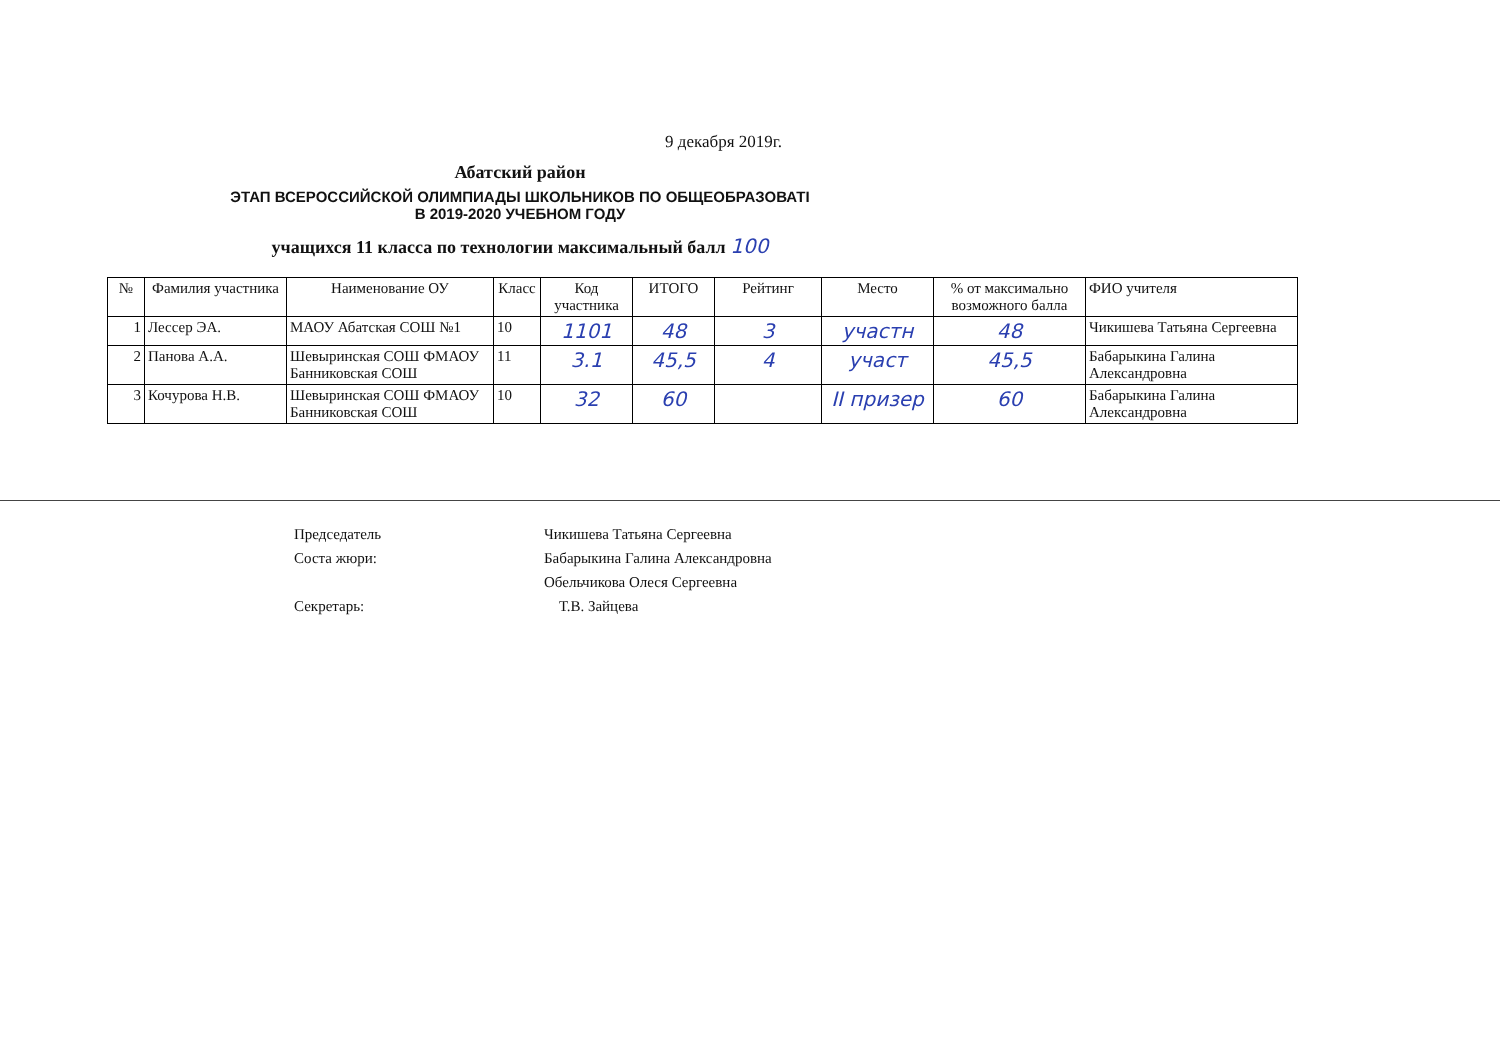9 декабря 2019г.
Абатский район
ЭТАП ВСЕРОССИЙСКОЙ ОЛИМПИАДЫ ШКОЛЬНИКОВ ПО ОБЩЕОБРАЗОВАТІ
В 2019-2020 УЧЕБНОМ ГОДУ
учащихся 11 класса по технологии максимальный балл 100
| № | Фамилия участника | Наименование ОУ | Класс | Код участника | ИТОГО | Рейтинг | Место | % от максимально возможного балла | ФИО учителя |
| --- | --- | --- | --- | --- | --- | --- | --- | --- | --- |
| 1 | Лессер ЭА. | МАОУ Абатская СОШ №1 | 10 | 1101 | 48 | 3 | участн | 48 | Чикишева Татьяна Сергеевна |
| 2 | Панова А.А. | Шевыринская СОШ ФМАОУ Банниковская СОШ | 11 | 3.1 | 45,5 | 4 | участ | 45,5 | Бабарыкина Галина Александровна |
| 3 | Кочурова Н.В. | Шевыринская СОШ ФМАОУ Банниковская СОШ | 10 | 32 | 60 | | II призер | 60 | Бабарыкина Галина Александровна |
Председатель Чикишева Татьяна Сергеевна
Соста жюри: Бабарыкина Галина Александровна
Обельчикова Олеся Сергеевна
Секретарь: Т.В. Зайцева